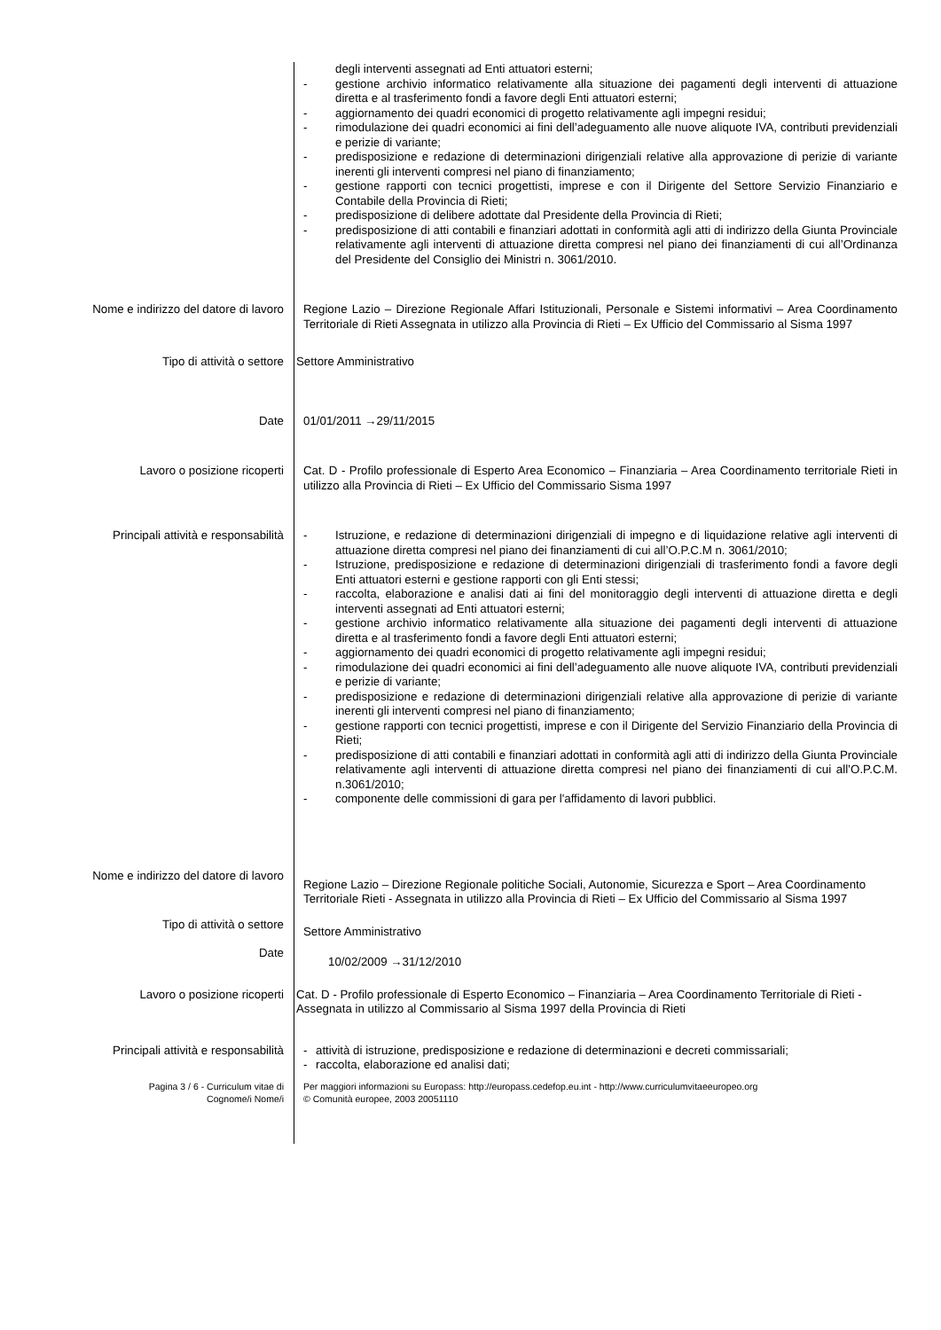degli interventi assegnati ad Enti attuatori esterni;
- gestione archivio informatico relativamente alla situazione dei pagamenti degli interventi di attuazione diretta e al trasferimento fondi a favore degli Enti attuatori esterni;
- aggiornamento dei quadri economici di progetto relativamente agli impegni residui;
- rimodulazione dei quadri economici ai fini dell’adeguamento alle nuove aliquote IVA, contributi previdenziali e perizie di variante;
- predisposizione e redazione di determinazioni dirigenziali relative alla approvazione di perizie di variante inerenti gli interventi compresi nel piano di finanziamento;
- gestione rapporti con tecnici progettisti, imprese e con il Dirigente del Settore Servizio Finanziario e Contabile della Provincia di Rieti;
- predisposizione di delibere adottate dal Presidente della Provincia di Rieti;
- predisposizione di atti contabili e finanziari adottati in conformità agli atti di indirizzo della Giunta Provinciale relativamente agli interventi di attuazione diretta compresi nel piano dei finanziamenti di cui all’Ordinanza del Presidente del Consiglio dei Ministri n. 3061/2010.
Nome e indirizzo del datore di lavoro Regione Lazio – Direzione Regionale Affari Istituzionali, Personale e Sistemi informativi – Area Coordinamento Territoriale di Rieti Assegnata in utilizzo alla Provincia di Rieti – Ex Ufficio del Commissario al Sisma 1997
Tipo di attività o settore Settore Amministrativo
Date 01/01/2011 →29/11/2015
Lavoro o posizione ricoperti Cat. D - Profilo professionale di Esperto Area Economico – Finanziaria – Area Coordinamento territoriale Rieti in utilizzo alla Provincia di Rieti – Ex Ufficio del Commissario Sisma 1997
Principali attività e responsabilità
- Istruzione, e redazione di determinazioni dirigenziali di impegno e di liquidazione relative agli interventi di attuazione diretta compresi nel piano dei finanziamenti di cui all’O.P.C.M n. 3061/2010;
- Istruzione, predisposizione e redazione di determinazioni dirigenziali di trasferimento fondi a favore degli Enti attuatori esterni e gestione rapporti con gli Enti stessi;
- raccolta, elaborazione e analisi dati ai fini del monitoraggio degli interventi di attuazione diretta e degli interventi assegnati ad Enti attuatori esterni;
- gestione archivio informatico relativamente alla situazione dei pagamenti degli interventi di attuazione diretta e al trasferimento fondi a favore degli Enti attuatori esterni;
- aggiornamento dei quadri economici di progetto relativamente agli impegni residui;
- rimodulazione dei quadri economici ai fini dell’adeguamento alle nuove aliquote IVA, contributi previdenziali e perizie di variante;
- predisposizione e redazione di determinazioni dirigenziali relative alla approvazione di perizie di variante inerenti gli interventi compresi nel piano di finanziamento;
- gestione rapporti con tecnici progettisti, imprese e con il Dirigente del Servizio Finanziario della Provincia di Rieti;
- predisposizione di atti contabili e finanziari adottati in conformità agli atti di indirizzo della Giunta Provinciale relativamente agli interventi di attuazione diretta compresi nel piano dei finanziamenti di cui all’O.P.C.M. n.3061/2010;
- componente delle commissioni di gara per l'affidamento di lavori pubblici.
Nome e indirizzo del datore di lavoro
Regione Lazio – Direzione Regionale politiche Sociali, Autonomie, Sicurezza e Sport – Area Coordinamento Territoriale Rieti - Assegnata in utilizzo alla Provincia di Rieti – Ex Ufficio del Commissario al Sisma 1997
Tipo di attività o settore
Settore Amministrativo
Date
10/02/2009 →31/12/2010
Lavoro o posizione ricoperti Cat. D - Profilo professionale di Esperto Economico – Finanziaria – Area Coordinamento Territoriale di Rieti - Assegnata in utilizzo al Commissario al Sisma 1997 della Provincia di Rieti
Principali attività e responsabilità
- attività di istruzione, predisposizione e redazione di determinazioni e decreti commissariali;
- raccolta, elaborazione ed analisi dati;
Pagina 3 / 6 - Curriculum vitae di
Cognome/i Nome/i
Per maggiori informazioni su Europass: http://europass.cedefop.eu.int - http://www.curriculumvitaeeuropeo.org
© Comunità europee, 2003 20051110